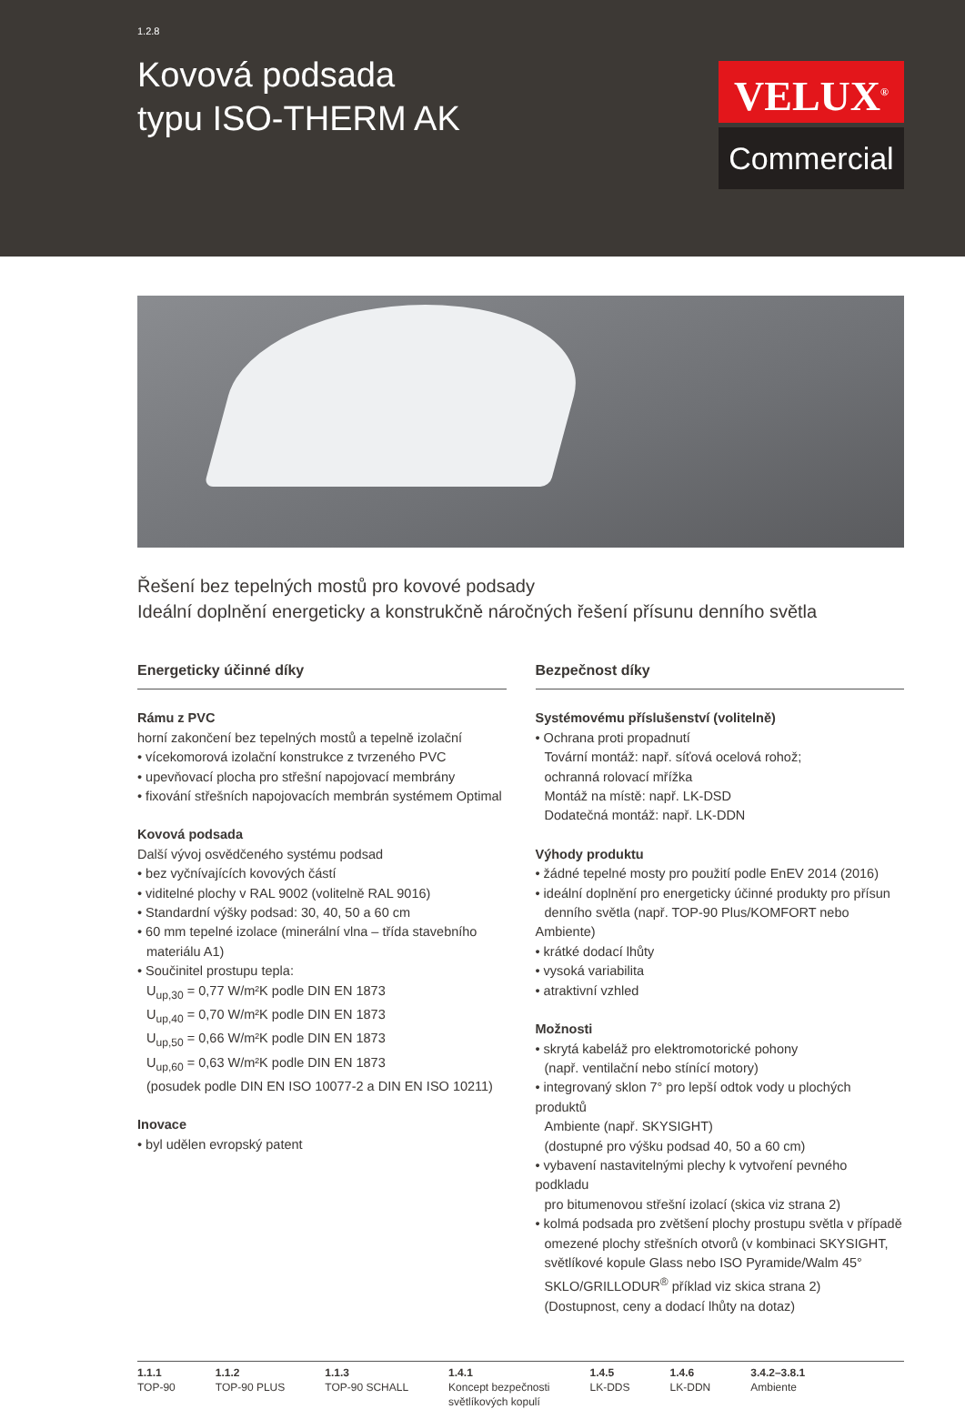1.2.8
Kovová podsada
typu ISO-THERM AK
VELUX<sup>®</sup>
Commercial
Řešení bez tepelných mostů pro kovové podsady
Ideální doplnění energeticky a konstrukčně náročných řešení přísunu denního světla
Energeticky účinné díky
Rámu z PVC
horní zakončení bez tepelných mostů a tepelně izolační
• vícekomorová izolační konstrukce z tvrzeného PVC
• upevňovací plocha pro střešní napojovací membrány
• fixování střešních napojovacích membrán systémem Optimal
Kovová podsada
Další vývoj osvědčeného systému podsad
• bez vyčnívajících kovových částí
• viditelné plochy v RAL 9002 (volitelně RAL 9016)
• Standardní výšky podsad: 30, 40, 50 a 60 cm
• 60 mm tepelné izolace (minerální vlna – třída stavebního
materiálu A1)
• Součinitel prostupu tepla:
U<sub>up,30</sub> = 0,77 W/m²K podle DIN EN 1873
U<sub>up,40</sub> = 0,70 W/m²K podle DIN EN 1873
U<sub>up,50</sub> = 0,66 W/m²K podle DIN EN 1873
U<sub>up,60</sub> = 0,63 W/m²K podle DIN EN 1873
(posudek podle DIN EN ISO 10077-2 a DIN EN ISO 10211)
Inovace
• byl udělen evropský patent
Bezpečnost díky
Systémovému příslušenství (volitelně)
• Ochrana proti propadnutí
Tovární montáž: např. síťová ocelová rohož;
ochranná rolovací mřížka
Montáž na místě: např. LK-DSD
Dodatečná montáž: např. LK-DDN
Výhody produktu
• žádné tepelné mosty pro použití podle EnEV 2014 (2016)
• ideální doplnění pro energeticky účinné produkty pro přísun
denního světla (např. TOP-90 Plus/KOMFORT nebo Ambiente)
• krátké dodací lhůty
• vysoká variabilita
• atraktivní vzhled
Možnosti
• skrytá kabeláž pro elektromotorické pohony
(např. ventilační nebo stínící motory)
• integrovaný sklon 7° pro lepší odtok vody u plochých produktů
Ambiente (např. SKYSIGHT)
(dostupné pro výšku podsad 40, 50 a 60 cm)
• vybavení nastavitelnými plechy k vytvoření pevného podkladu
pro bitumenovou střešní izolací (skica viz strana 2)
• kolmá podsada pro zvětšení plochy prostupu světla v případě
omezené plochy střešních otvorů (v kombinaci SKYSIGHT,
světlíkové kopule Glass nebo ISO Pyramide/Walm 45°
SKLO/GRILLODUR<sup>®</sup> příklad viz skica strana 2)
(Dostupnost, ceny a dodací lhůty na dotaz)
1.1.1
TOP-90
1.1.2
TOP-90 PLUS
1.1.3
TOP-90 SCHALL
1.4.1
Koncept bezpečnosti
světlíkových kopulí
1.4.5
LK-DDS
1.4.6
LK-DDN
3.4.2–3.8.1
Ambiente